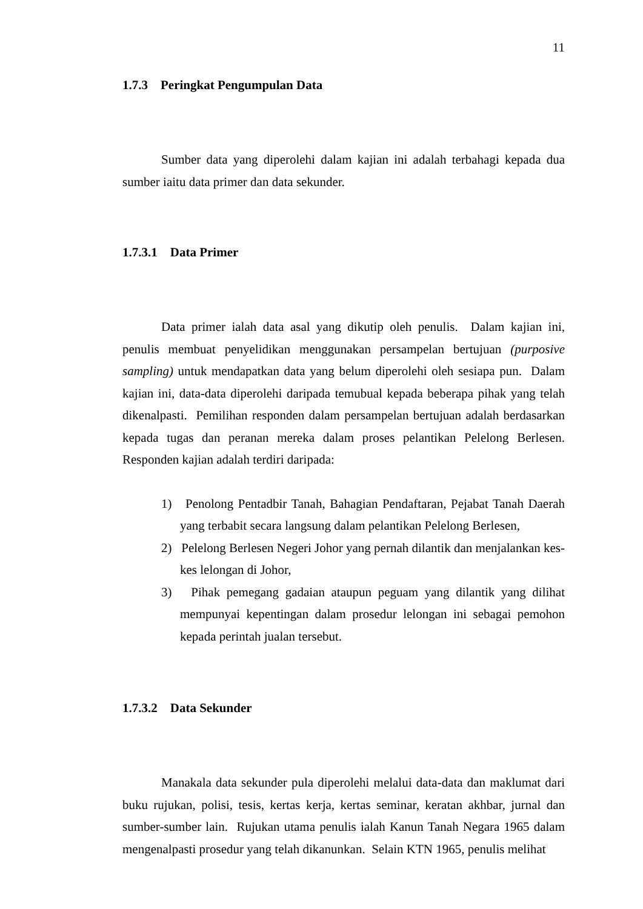11
1.7.3 Peringkat Pengumpulan Data
Sumber data yang diperolehi dalam kajian ini adalah terbahagi kepada dua sumber iaitu data primer dan data sekunder.
1.7.3.1 Data Primer
Data primer ialah data asal yang dikutip oleh penulis. Dalam kajian ini, penulis membuat penyelidikan menggunakan persampelan bertujuan (purposive sampling) untuk mendapatkan data yang belum diperolehi oleh sesiapa pun. Dalam kajian ini, data-data diperolehi daripada temubual kepada beberapa pihak yang telah dikenalpasti. Pemilihan responden dalam persampelan bertujuan adalah berdasarkan kepada tugas dan peranan mereka dalam proses pelantikan Pelelong Berlesen. Responden kajian adalah terdiri daripada:
1) Penolong Pentadbir Tanah, Bahagian Pendaftaran, Pejabat Tanah Daerah yang terbabit secara langsung dalam pelantikan Pelelong Berlesen,
2) Pelelong Berlesen Negeri Johor yang pernah dilantik dan menjalankan kes-kes lelongan di Johor,
3) Pihak pemegang gadaian ataupun peguam yang dilantik yang dilihat mempunyai kepentingan dalam prosedur lelongan ini sebagai pemohon kepada perintah jualan tersebut.
1.7.3.2 Data Sekunder
Manakala data sekunder pula diperolehi melalui data-data dan maklumat dari buku rujukan, polisi, tesis, kertas kerja, kertas seminar, keratan akhbar, jurnal dan sumber-sumber lain. Rujukan utama penulis ialah Kanun Tanah Negara 1965 dalam mengenalpasti prosedur yang telah dikanunkan. Selain KTN 1965, penulis melihat